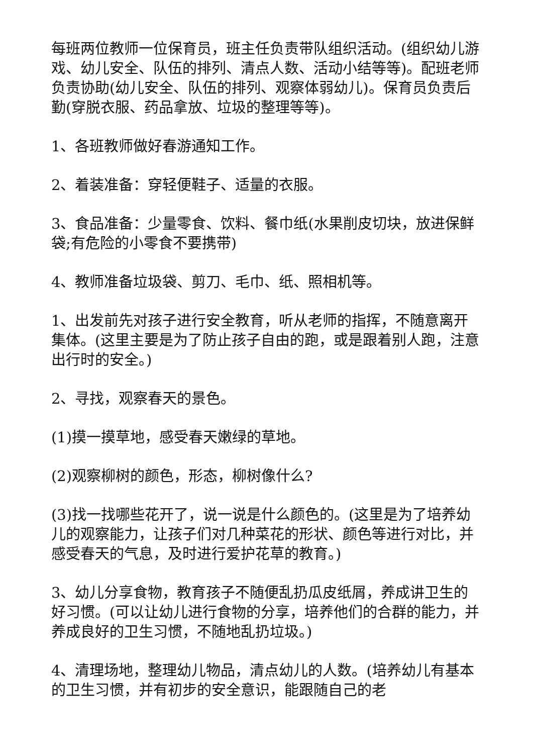每班两位教师一位保育员，班主任负责带队组织活动。(组织幼儿游戏、幼儿安全、队伍的排列、清点人数、活动小结等等)。配班老师负责协助(幼儿安全、队伍的排列、观察体弱幼儿)。保育员负责后勤(穿脱衣服、药品拿放、垃圾的整理等等)。
1、各班教师做好春游通知工作。
2、着装准备：穿轻便鞋子、适量的衣服。
3、食品准备：少量零食、饮料、餐巾纸(水果削皮切块，放进保鲜袋;有危险的小零食不要携带)
4、教师准备垃圾袋、剪刀、毛巾、纸、照相机等。
1、出发前先对孩子进行安全教育，听从老师的指挥，不随意离开集体。(这里主要是为了防止孩子自由的跑，或是跟着别人跑，注意出行时的安全。)
2、寻找，观察春天的景色。
(1)摸一摸草地，感受春天嫩绿的草地。
(2)观察柳树的颜色，形态，柳树像什么?
(3)找一找哪些花开了，说一说是什么颜色的。(这里是为了培养幼儿的观察能力，让孩子们对几种菜花的形状、颜色等进行对比，并感受春天的气息，及时进行爱护花草的教育。)
3、幼儿分享食物，教育孩子不随便乱扔瓜皮纸屑，养成讲卫生的好习惯。(可以让幼儿进行食物的分享，培养他们的合群的能力，并养成良好的卫生习惯，不随地乱扔垃圾。)
4、清理场地，整理幼儿物品，清点幼儿的人数。(培养幼儿有基本的卫生习惯，并有初步的安全意识，能跟随自己的老